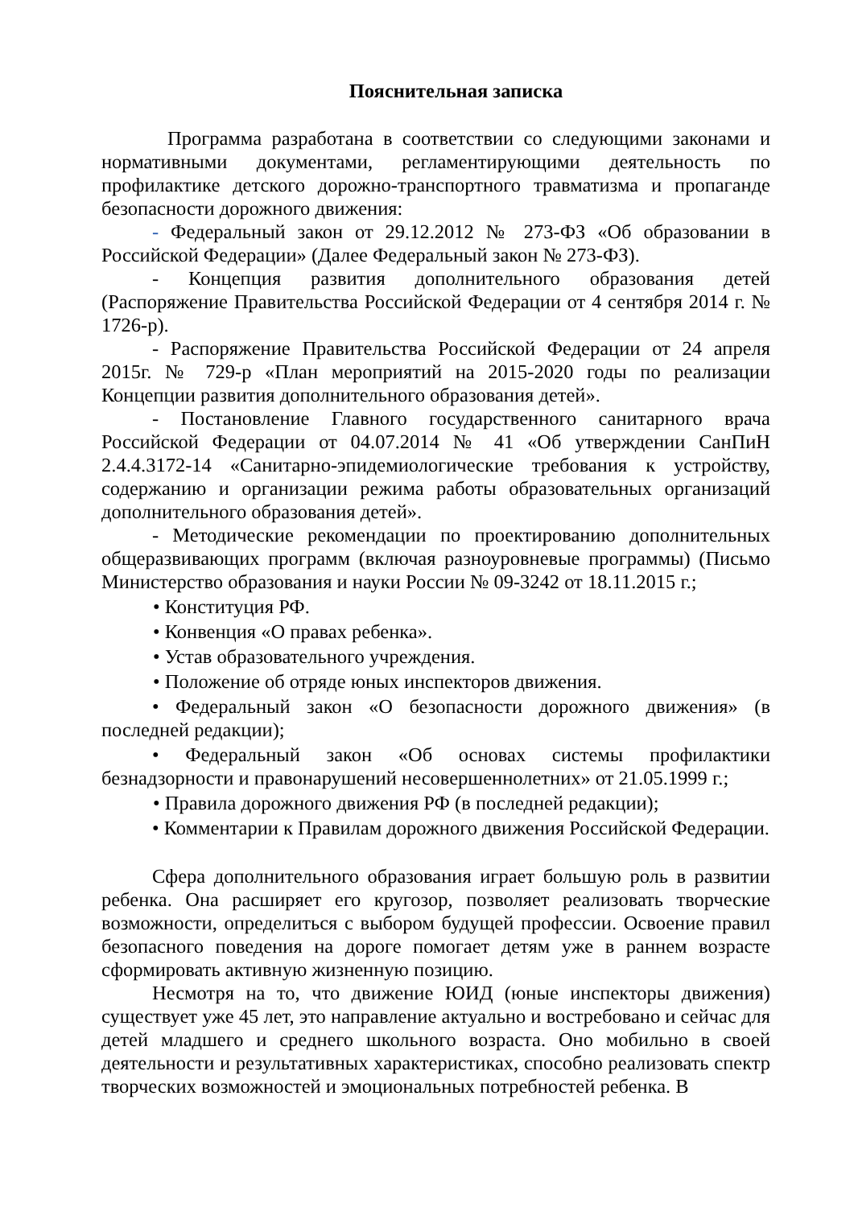Пояснительная записка
Программа разработана в соответствии со следующими законами и нормативными документами, регламентирующими деятельность по профилактике детского дорожно-транспортного травматизма и пропаганде безопасности дорожного движения:
- Федеральный закон от 29.12.2012 № 273-ФЗ «Об образовании в Российской Федерации» (Далее Федеральный закон № 273-ФЗ).
- Концепция развития дополнительного образования детей (Распоряжение Правительства Российской Федерации от 4 сентября 2014 г. № 1726-р).
- Распоряжение Правительства Российской Федерации от 24 апреля 2015г. № 729-р «План мероприятий на 2015-2020 годы по реализации Концепции развития дополнительного образования детей».
- Постановление Главного государственного санитарного врача Российской Федерации от 04.07.2014 № 41 «Об утверждении СанПиН 2.4.4.3172-14 «Санитарно-эпидемиологические требования к устройству, содержанию и организации режима работы образовательных организаций дополнительного образования детей».
- Методические рекомендации по проектированию дополнительных общеразвивающих программ (включая разноуровневые программы) (Письмо Министерство образования и науки России № 09-3242 от 18.11.2015 г.;
• Конституция РФ.
• Конвенция «О правах ребенка».
• Устав образовательного учреждения.
• Положение об отряде юных инспекторов движения.
• Федеральный закон «О безопасности дорожного движения» (в последней редакции);
• Федеральный закон «Об основах системы профилактики безнадзорности и правонарушений несовершеннолетних» от 21.05.1999 г.;
• Правила дорожного движения РФ (в последней редакции);
• Комментарии к Правилам дорожного движения Российской Федерации.
Сфера дополнительного образования играет большую роль в развитии ребенка. Она расширяет его кругозор, позволяет реализовать творческие возможности, определиться с выбором будущей профессии. Освоение правил безопасного поведения на дороге помогает детям уже в раннем возрасте сформировать активную жизненную позицию.
Несмотря на то, что движение ЮИД (юные инспекторы движения) существует уже 45 лет, это направление актуально и востребовано и сейчас для детей младшего и среднего школьного возраста. Оно мобильно в своей деятельности и результативных характеристиках, способно реализовать спектр творческих возможностей и эмоциональных потребностей ребенка. В